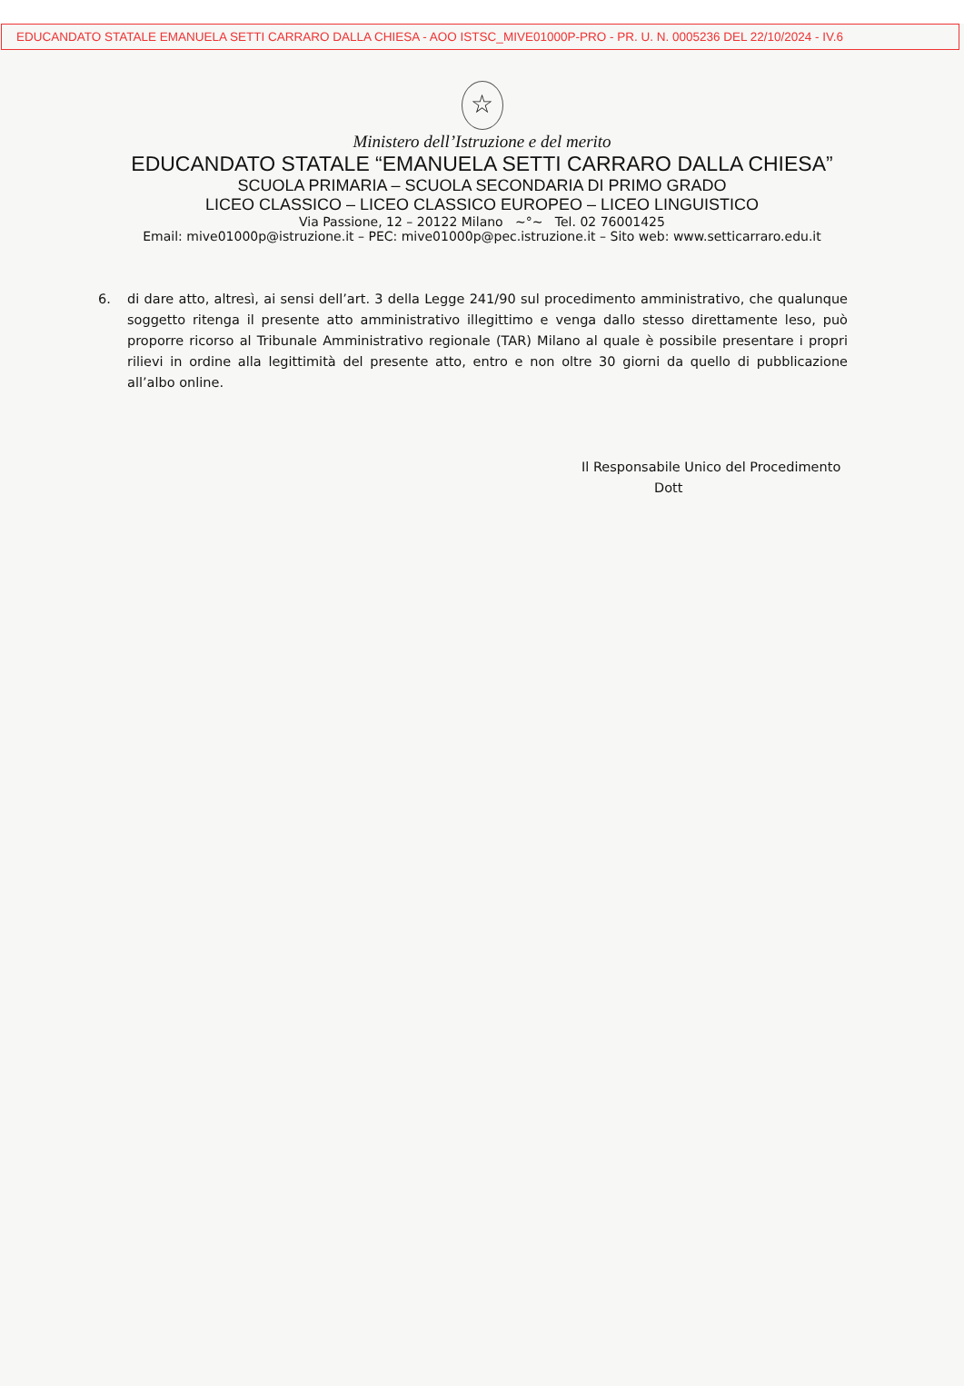EDUCANDATO STATALE EMANUELA SETTI CARRARO DALLA CHIESA - AOO ISTSC_MIVE01000P-PRO - PR. U. N. 0005236 DEL 22/10/2024 - IV.6
☆
Ministero dell’Istruzione e del merito
EDUCANDATO STATALE “EMANUELA SETTI CARRARO DALLA CHIESA”
SCUOLA PRIMARIA – SCUOLA SECONDARIA DI PRIMO GRADO
LICEO CLASSICO – LICEO CLASSICO EUROPEO – LICEO LINGUISTICO
Via Passione, 12 – 20122 Milano ~°~ Tel. 02 76001425
Email: mive01000p@istruzione.it – PEC: mive01000p@pec.istruzione.it – Sito web: www.setticarraro.edu.it
6. di dare atto, altresì, ai sensi dell’art. 3 della Legge 241/90 sul procedimento amministrativo, che qualunque soggetto ritenga il presente atto amministrativo illegittimo e venga dallo stesso direttamente leso, può proporre ricorso al Tribunale Amministrativo regionale (TAR) Milano al quale è possibile presentare i propri rilievi in ordine alla legittimità del presente atto, entro e non oltre 30 giorni da quello di pubblicazione all’albo online.
Il Responsabile Unico del Procedimento
Dott